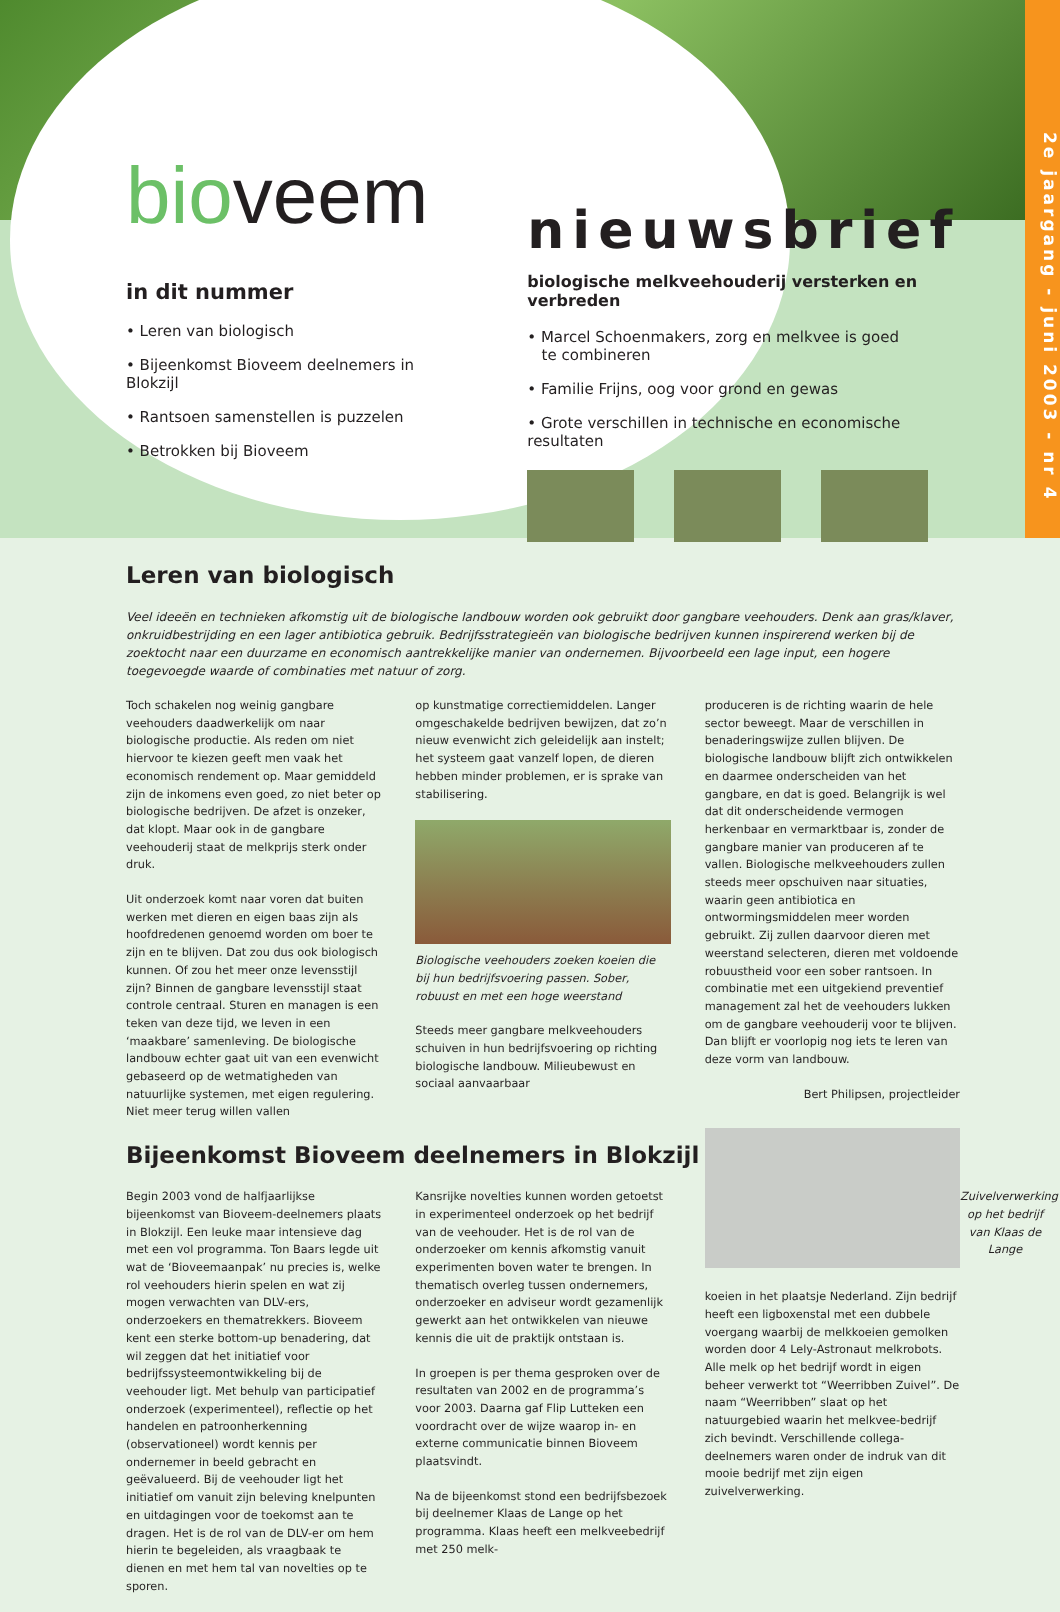2e jaargang - juni 2003 - nr 4
bioveem
in dit nummer
• Leren van biologisch
• Bijeenkomst Bioveem deelnemers in Blokzijl
• Rantsoen samenstellen is puzzelen
• Betrokken bij Bioveem
nieuwsbrief
biologische melkveehouderij versterken en verbreden
• Marcel Schoenmakers, zorg en melkvee is goed
te combineren
• Familie Frijns, oog voor grond en gewas
• Grote verschillen in technische en economische resultaten
Leren van biologisch
Veel ideeën en technieken afkomstig uit de biologische landbouw worden ook gebruikt door gangbare veehouders. Denk aan gras/klaver, onkruidbestrijding en een lager antibiotica gebruik. Bedrijfsstrategieën van biologische bedrijven kunnen inspirerend werken bij de zoektocht naar een duurzame en economisch aantrekkelijke manier van ondernemen. Bijvoorbeeld een lage input, een hogere toegevoegde waarde of combinaties met natuur of zorg.
Toch schakelen nog weinig gangbare veehouders daadwerkelijk om naar biologische productie. Als reden om niet hiervoor te kiezen geeft men vaak het economisch rendement op. Maar gemiddeld zijn de inkomens even goed, zo niet beter op biologische bedrijven. De afzet is onzeker, dat klopt. Maar ook in de gangbare veehouderij staat de melkprijs sterk onder druk.
Uit onderzoek komt naar voren dat buiten werken met dieren en eigen baas zijn als hoofdredenen genoemd worden om boer te zijn en te blijven. Dat zou dus ook biologisch kunnen. Of zou het meer onze levensstijl zijn? Binnen de gangbare levensstijl staat controle centraal. Sturen en managen is een teken van deze tijd, we leven in een ‘maakbare’ samenleving. De biologische landbouw echter gaat uit van een evenwicht gebaseerd op de wetmatigheden van natuurlijke systemen, met eigen regulering. Niet meer terug willen vallen
op kunstmatige correctiemiddelen. Langer omgeschakelde bedrijven bewijzen, dat zo’n nieuw evenwicht zich geleidelijk aan instelt; het systeem gaat vanzelf lopen, de dieren hebben minder problemen, er is sprake van stabilisering.
Biologische veehouders zoeken koeien die bij hun bedrijfsvoering passen. Sober, robuust en met een hoge weerstand
Steeds meer gangbare melkveehouders schuiven in hun bedrijfsvoering op richting biologische landbouw. Milieubewust en sociaal aanvaarbaar
produceren is de richting waarin de hele sector beweegt. Maar de verschillen in benaderingswijze zullen blijven. De biologische landbouw blijft zich ontwikkelen en daarmee onderscheiden van het gangbare, en dat is goed. Belangrijk is wel dat dit onderscheidende vermogen herkenbaar en vermarktbaar is, zonder de gangbare manier van produceren af te vallen. Biologische melkveehouders zullen steeds meer opschuiven naar situaties, waarin geen antibiotica en ontwormingsmiddelen meer worden gebruikt. Zij zullen daarvoor dieren met weerstand selecteren, dieren met voldoende robuustheid voor een sober rantsoen. In combinatie met een uitgekiend preventief management zal het de veehouders lukken om de gangbare veehouderij voor te blijven.
Dan blijft er voorlopig nog iets te leren van deze vorm van landbouw.
Bert Philipsen, projectleider
Bijeenkomst Bioveem deelnemers in Blokzijl
Begin 2003 vond de halfjaarlijkse bijeenkomst van Bioveem-deelnemers plaats in Blokzijl. Een leuke maar intensieve dag met een vol programma. Ton Baars legde uit wat de ‘Bioveemaanpak’ nu precies is, welke rol veehouders hierin spelen en wat zij mogen verwachten van DLV-ers, onderzoekers en thematrekkers. Bioveem kent een sterke bottom-up benadering, dat wil zeggen dat het initiatief voor bedrijfssysteemontwikkeling bij de veehouder ligt. Met behulp van participatief onderzoek (experimenteel), reflectie op het handelen en patroonherkenning (observationeel) wordt kennis per ondernemer in beeld gebracht en geëvalueerd. Bij de veehouder ligt het initiatief om vanuit zijn beleving knelpunten en uitdagingen voor de toekomst aan te dragen. Het is de rol van de DLV-er om hem hierin te begeleiden, als vraagbaak te dienen en met hem tal van novelties op te sporen.
Kansrijke novelties kunnen worden getoetst in experimenteel onderzoek op het bedrijf van de veehouder. Het is de rol van de onderzoeker om kennis afkomstig vanuit experimenten boven water te brengen. In thematisch overleg tussen ondernemers, onderzoeker en adviseur wordt gezamenlijk gewerkt aan het ontwikkelen van nieuwe kennis die uit de praktijk ontstaan is.
In groepen is per thema gesproken over de resultaten van 2002 en de programma’s voor 2003. Daarna gaf Flip Lutteken een voordracht over de wijze waarop in- en externe communicatie binnen Bioveem plaatsvindt.
Na de bijeenkomst stond een bedrijfsbezoek bij deelnemer Klaas de Lange op het programma. Klaas heeft een melkveebedrijf met 250 melk-
Zuivelverwerking op het bedrijf van Klaas de Lange
koeien in het plaatsje Nederland. Zijn bedrijf heeft een ligboxenstal met een dubbele voergang waarbij de melkkoeien gemolken worden door 4 Lely-Astronaut melkrobots. Alle melk op het bedrijf wordt in eigen beheer verwerkt tot “Weerribben Zuivel”. De naam “Weerribben” slaat op het natuurgebied waarin het melkvee-bedrijf zich bevindt. Verschillende collega-deelnemers waren onder de indruk van dit mooie bedrijf met zijn eigen zuivelverwerking.